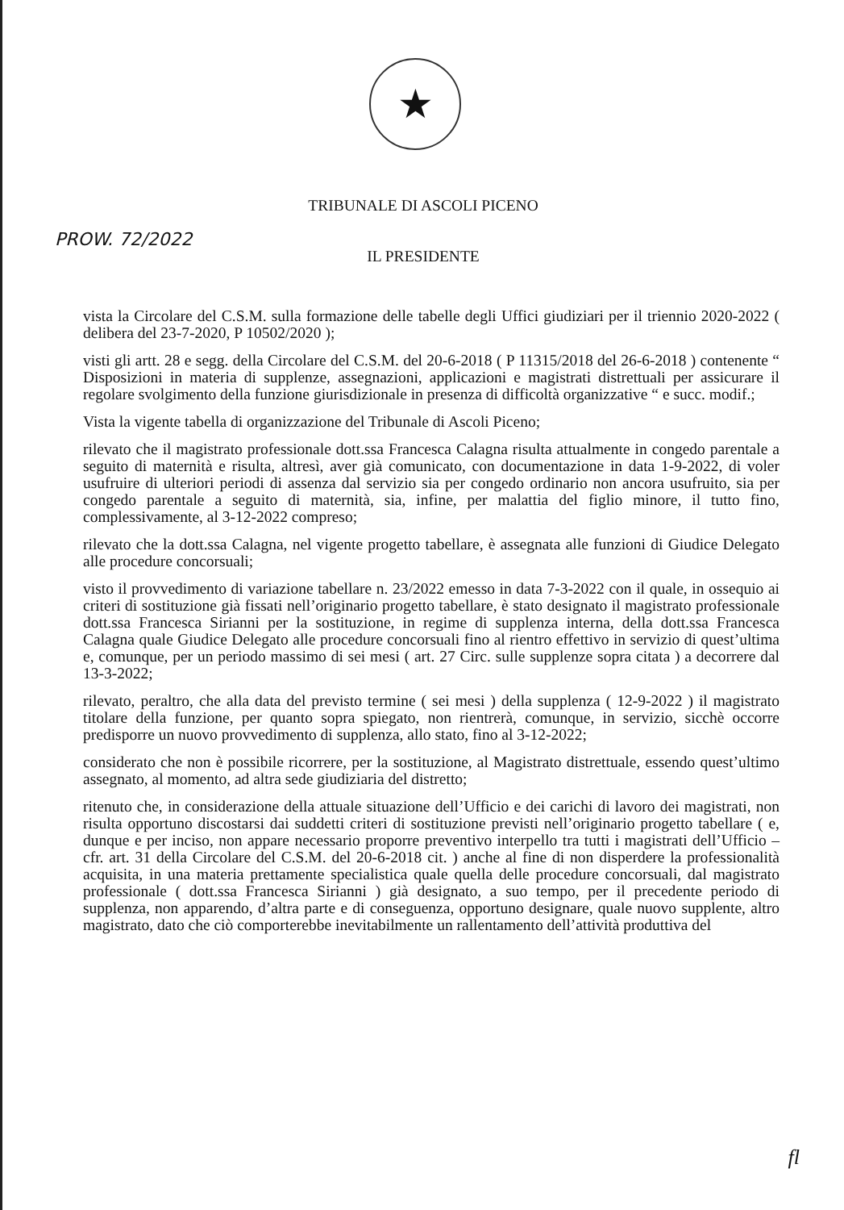★
TRIBUNALE DI ASCOLI PICENO
PROW. 72/2022
IL PRESIDENTE
vista la Circolare del C.S.M. sulla formazione delle tabelle degli Uffici giudiziari per il triennio 2020-2022 ( delibera del 23-7-2020, P 10502/2020 );
visti gli artt. 28 e segg. della Circolare del C.S.M. del 20-6-2018 ( P 11315/2018 del 26-6-2018 ) contenente “ Disposizioni in materia di supplenze, assegnazioni, applicazioni e magistrati distrettuali per assicurare il regolare svolgimento della funzione giurisdizionale in presenza di difficoltà organizzative “ e succ. modif.;
Vista la vigente tabella di organizzazione del Tribunale di Ascoli Piceno;
rilevato che il magistrato professionale dott.ssa Francesca Calagna risulta attualmente in congedo parentale a seguito di maternità e risulta, altresì, aver già comunicato, con documentazione in data 1-9-2022, di voler usufruire di ulteriori periodi di assenza dal servizio sia per congedo ordinario non ancora usufruito, sia per congedo parentale a seguito di maternità, sia, infine, per malattia del figlio minore, il tutto fino, complessivamente, al 3-12-2022 compreso;
rilevato che la dott.ssa Calagna, nel vigente progetto tabellare, è assegnata alle funzioni di Giudice Delegato alle procedure concorsuali;
visto il provvedimento di variazione tabellare n. 23/2022 emesso in data 7-3-2022 con il quale, in ossequio ai criteri di sostituzione già fissati nell’originario progetto tabellare, è stato designato il magistrato professionale dott.ssa Francesca Sirianni per la sostituzione, in regime di supplenza interna, della dott.ssa Francesca Calagna quale Giudice Delegato alle procedure concorsuali fino al rientro effettivo in servizio di quest’ultima e, comunque, per un periodo massimo di sei mesi ( art. 27 Circ. sulle supplenze sopra citata ) a decorrere dal 13-3-2022;
rilevato, peraltro, che alla data del previsto termine ( sei mesi ) della supplenza ( 12-9-2022 ) il magistrato titolare della funzione, per quanto sopra spiegato, non rientrerà, comunque, in servizio, sicchè occorre predisporre un nuovo provvedimento di supplenza, allo stato, fino al 3-12-2022;
considerato che non è possibile ricorrere, per la sostituzione, al Magistrato distrettuale, essendo quest’ultimo assegnato, al momento, ad altra sede giudiziaria del distretto;
ritenuto che, in considerazione della attuale situazione dell’Ufficio e dei carichi di lavoro dei magistrati, non risulta opportuno discostarsi dai suddetti criteri di sostituzione previsti nell’originario progetto tabellare ( e, dunque e per inciso, non appare necessario proporre preventivo interpello tra tutti i magistrati dell’Ufficio – cfr. art. 31 della Circolare del C.S.M. del 20-6-2018 cit. ) anche al fine di non disperdere la professionalità acquisita, in una materia prettamente specialistica quale quella delle procedure concorsuali, dal magistrato professionale ( dott.ssa Francesca Sirianni ) già designato, a suo tempo, per il precedente periodo di supplenza, non apparendo, d’altra parte e di conseguenza, opportuno designare, quale nuovo supplente, altro magistrato, dato che ciò comporterebbe inevitabilmente un rallentamento dell’attività produttiva del
fl